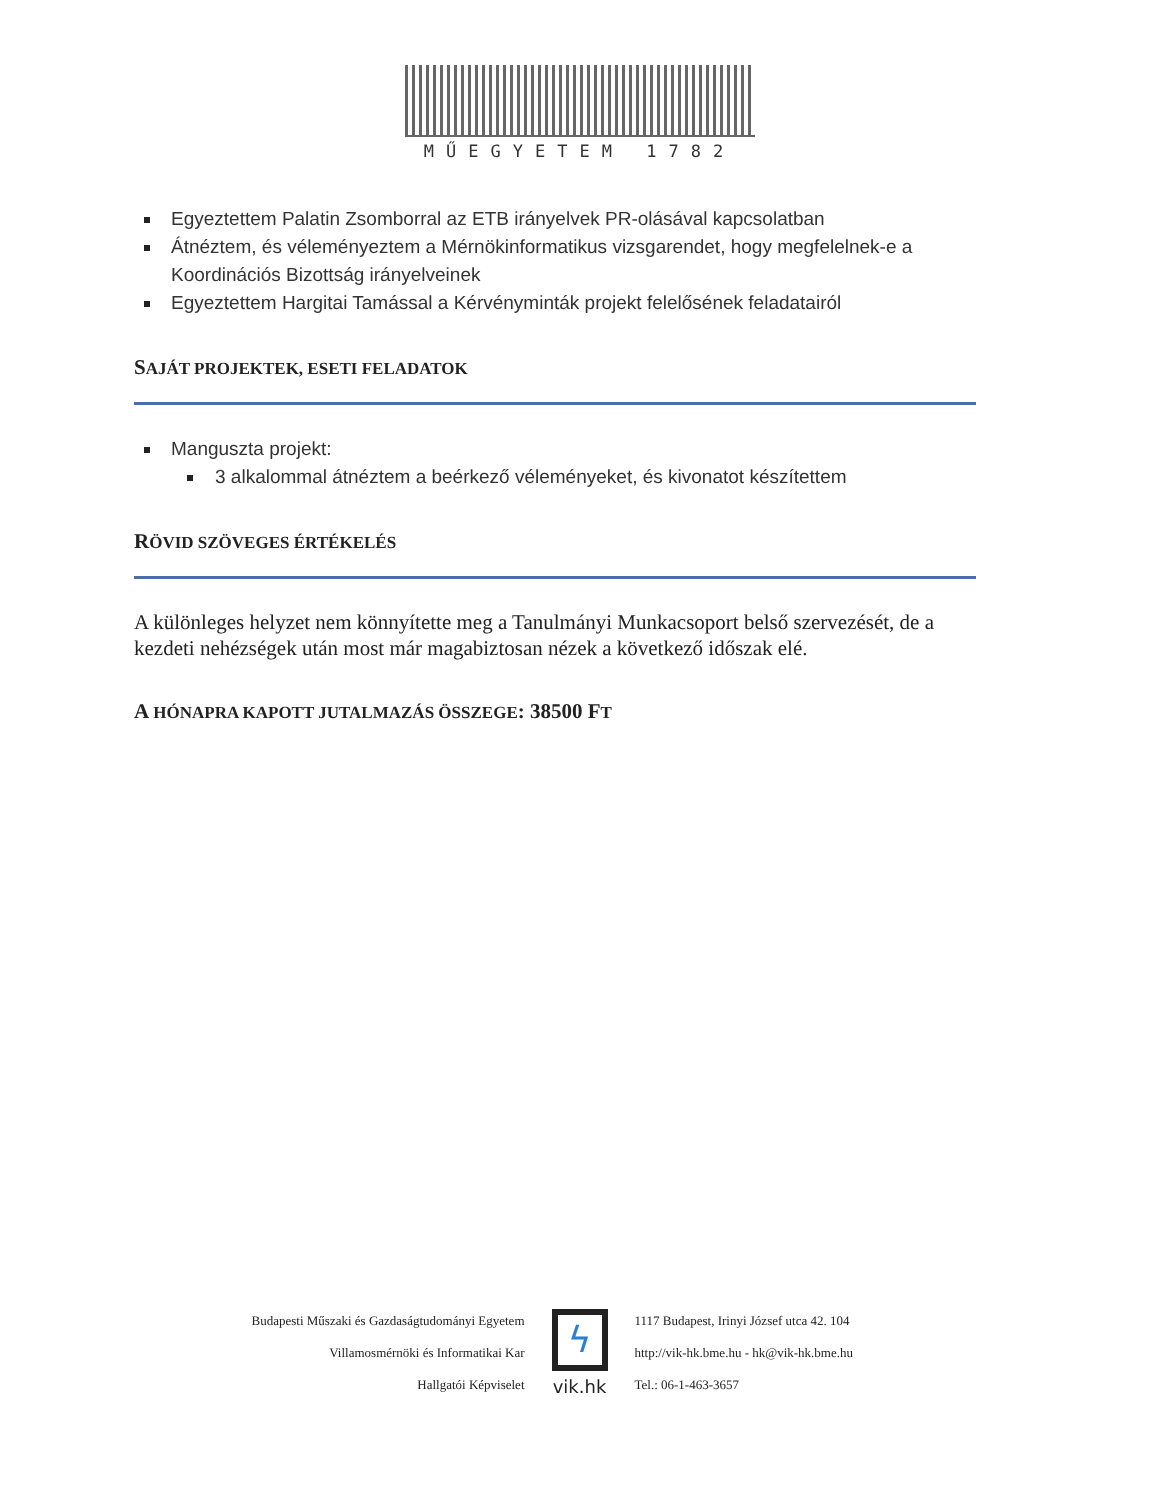MŰEGYETEM 1782
Egyeztettem Palatin Zsomborral az ETB irányelvek PR-olásával kapcsolatban
Átnéztem, és véleményeztem a Mérnökinformatikus vizsgarendet, hogy megfelelnek-e a Koordinációs Bizottság irányelveinek
Egyeztettem Hargitai Tamással a Kérvényminták projekt felelősének feladatairól
SAJÁT PROJEKTEK, ESETI FELADATOK
Manguszta projekt:
3 alkalommal átnéztem a beérkező véleményeket, és kivonatot készítettem
RÖVID SZÖVEGES ÉRTÉKELÉS
A különleges helyzet nem könnyítette meg a Tanulmányi Munkacsoport belső szervezését, de a kezdeti nehézségek után most már magabiztosan nézek a következő időszak elé.
A HÓNAPRA KAPOTT JUTALMAZÁS ÖSSZEGE: 38500 FT
Budapesti Műszaki és Gazdaságtudományi Egyetem
Villamosmérnöki és Informatikai Kar
Hallgatói Képviselet
ϟ
vik.hk
1117 Budapest, Irinyi József utca 42. 104
http://vik-hk.bme.hu - hk@vik-hk.bme.hu
Tel.: 06-1-463-3657